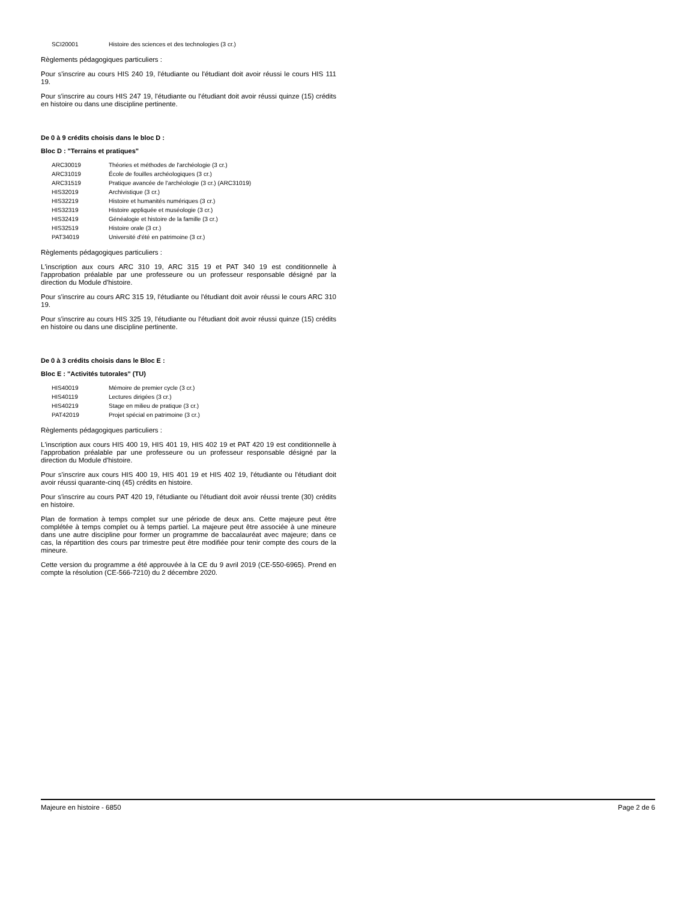| SCI20001 | Histoire des sciences et des technologies (3 cr.) |
Règlements pédagogiques particuliers :
Pour s'inscrire au cours HIS 240 19, l'étudiante ou l'étudiant doit avoir réussi le cours HIS 111 19.
Pour s'inscrire au cours HIS 247 19, l'étudiante ou l'étudiant doit avoir réussi quinze (15) crédits en histoire ou dans une discipline pertinente.
De 0 à 9 crédits choisis dans le bloc D :
Bloc D : "Terrains et pratiques"
| ARC30019 | Théories et méthodes de l'archéologie (3 cr.) |
| ARC31019 | École de fouilles archéologiques (3 cr.) |
| ARC31519 | Pratique avancée de l'archéologie (3 cr.) (ARC31019) |
| HIS32019 | Archivistique (3 cr.) |
| HIS32219 | Histoire et humanités numériques (3 cr.) |
| HIS32319 | Histoire appliquée et muséologie (3 cr.) |
| HIS32419 | Généalogie et histoire de la famille (3 cr.) |
| HIS32519 | Histoire orale (3 cr.) |
| PAT34019 | Université d'été en patrimoine (3 cr.) |
Règlements pédagogiques particuliers :
L'inscription aux cours ARC 310 19, ARC 315 19 et PAT 340 19 est conditionnelle à l'approbation préalable par une professeure ou un professeur responsable désigné par la direction du Module d'histoire.
Pour s'inscrire au cours ARC 315 19, l'étudiante ou l'étudiant doit avoir réussi le cours ARC 310 19.
Pour s'inscrire au cours HIS 325 19, l'étudiante ou l'étudiant doit avoir réussi quinze (15) crédits en histoire ou dans une discipline pertinente.
De 0 à 3 crédits choisis dans le Bloc E :
Bloc E : "Activités tutorales" (TU)
| HIS40019 | Mémoire de premier cycle (3 cr.) |
| HIS40119 | Lectures dirigées (3 cr.) |
| HIS40219 | Stage en milieu de pratique (3 cr.) |
| PAT42019 | Projet spécial en patrimoine (3 cr.) |
Règlements pédagogiques particuliers :
L'inscription aux cours HIS 400 19, HIS 401 19, HIS 402 19 et PAT 420 19 est conditionnelle à l'approbation préalable par une professeure ou un professeur responsable désigné par la direction du Module d'histoire.
Pour s'inscrire aux cours HIS 400 19, HIS 401 19 et HIS 402 19, l'étudiante ou l'étudiant doit avoir réussi quarante-cinq (45) crédits en histoire.
Pour s'inscrire au cours PAT 420 19, l'étudiante ou l'étudiant doit avoir réussi trente (30) crédits en histoire.
Plan de formation à temps complet sur une période de deux ans. Cette majeure peut être complétée à temps complet ou à temps partiel. La majeure peut être associée à une mineure dans une autre discipline pour former un programme de baccalauréat avec majeure; dans ce cas, la répartition des cours par trimestre peut être modifiée pour tenir compte des cours de la mineure.
Cette version du programme a été approuvée à la CE du 9 avril 2019 (CE-550-6965). Prend en compte la résolution (CE-566-7210) du 2 décembre 2020.
Majeure en histoire - 6850 Page 2 de 6